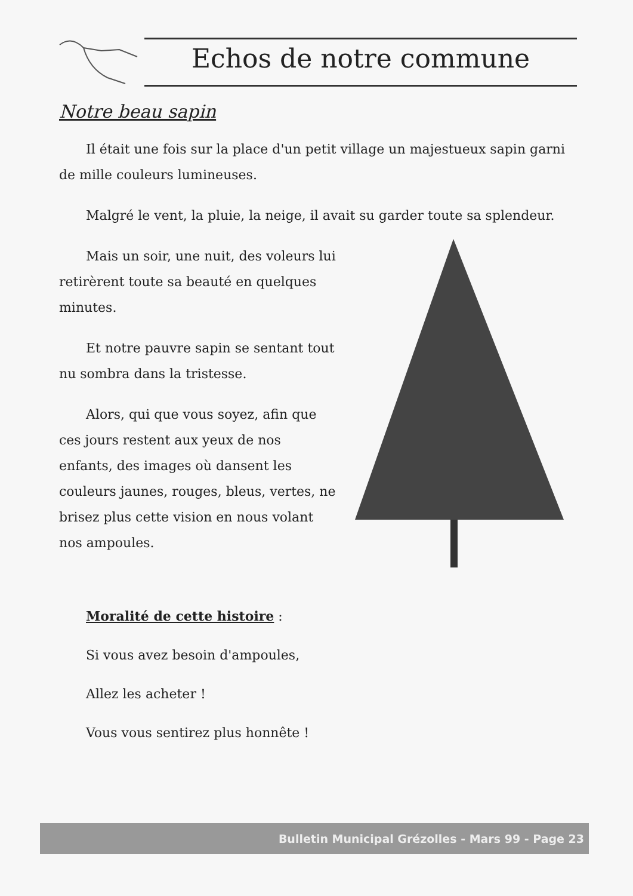Echos de notre commune
Notre beau sapin
Il était une fois sur la place d'un petit village un majestueux sapin garni de mille couleurs lumineuses.
Malgré le vent, la pluie, la neige, il avait su garder toute sa splendeur.
Mais un soir, une nuit, des voleurs lui retirèrent toute sa beauté en quelques minutes.
Et notre pauvre sapin se sentant tout nu sombra dans la tristesse.
Alors, qui que vous soyez, afin que ces jours restent aux yeux de nos enfants, des images où dansent les couleurs jaunes, rouges, bleus, vertes, ne brisez plus cette vision en nous volant nos ampoules.
Moralité de cette histoire :
Si vous avez besoin d'ampoules,
Allez les acheter !
Vous vous sentirez plus honnête !
Bulletin Municipal Grézolles - Mars 99 - Page 23